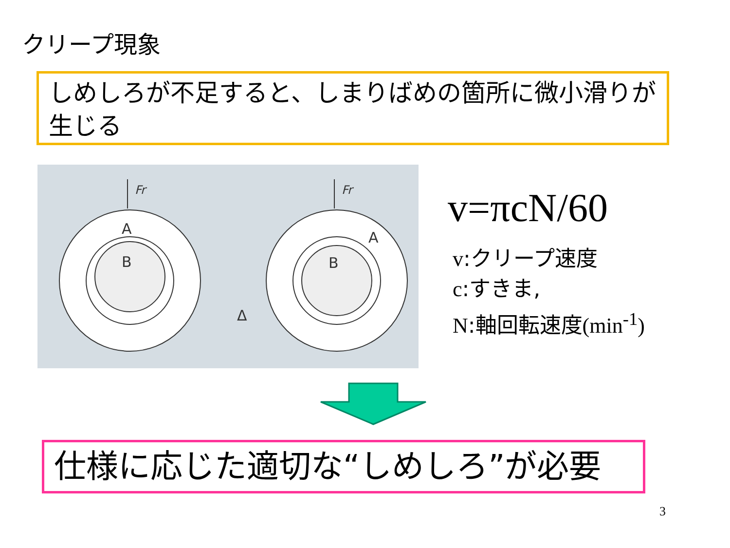クリープ現象
しめしろが不足すると、しまりばめの箇所に微小滑りが生じる
A
B
B
A
Δ
Fr
Fr
v=πcN/60
v:クリープ速度
c:すきま,
N:軸回転速度(min<sup>-1</sup>)
仕様に応じた適切な“しめしろ”が必要
3